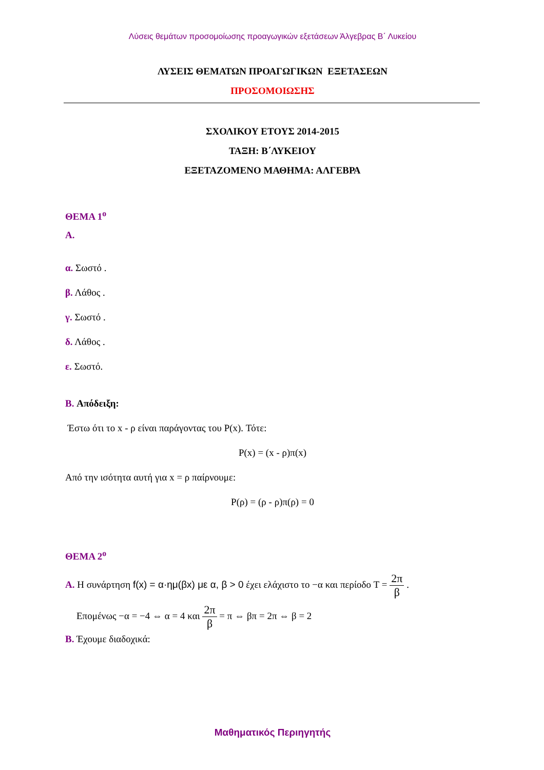Λύσεις θεμάτων προσομοίωσης προαγωγικών εξετάσεων Άλγεβρας Β΄ Λυκείου
ΛΥΣΕΙΣ ΘΕΜΑΤΩΝ ΠΡΟΑΓΩΓΙΚΩΝ ΕΞΕΤΑΣΕΩΝ
ΠΡΟΣΟΜΟΙΩΣΗΣ
ΣΧΟΛΙΚΟΥ ΕΤΟΥΣ 2014-2015
ΤΑΞΗ: Β΄ΛΥΚΕΙΟΥ
ΕΞΕΤΑΖΟΜΕΝΟ ΜΑΘΗΜΑ: ΑΛΓΕΒΡΑ
ΘΕΜΑ 1<sup>ο</sup>
Α.
α. Σωστό .
β. Λάθος .
γ. Σωστό .
δ. Λάθος .
ε. Σωστό.
Β. Απόδειξη:
Έστω ότι το x - ρ είναι παράγοντας του P(x). Τότε:
P(x) = (x - ρ)π(x)
Από την ισότητα αυτή για x = ρ παίρνουμε:
P(ρ) = (ρ - ρ)π(ρ) = 0
ΘΕΜΑ 2<sup>ο</sup>
Α. Η συνάρτηση f(x) = α·ημ(βx) με α, β > 0 έχει ελάχιστο το −α και περίοδο T = 2π β .
Επομένως −α = −4 ⇔ α = 4 και 2π β = π ⇔ βπ = 2π ⇔ β = 2
Β. Έχουμε διαδοχικά:
Μαθηματικός Περιηγητής